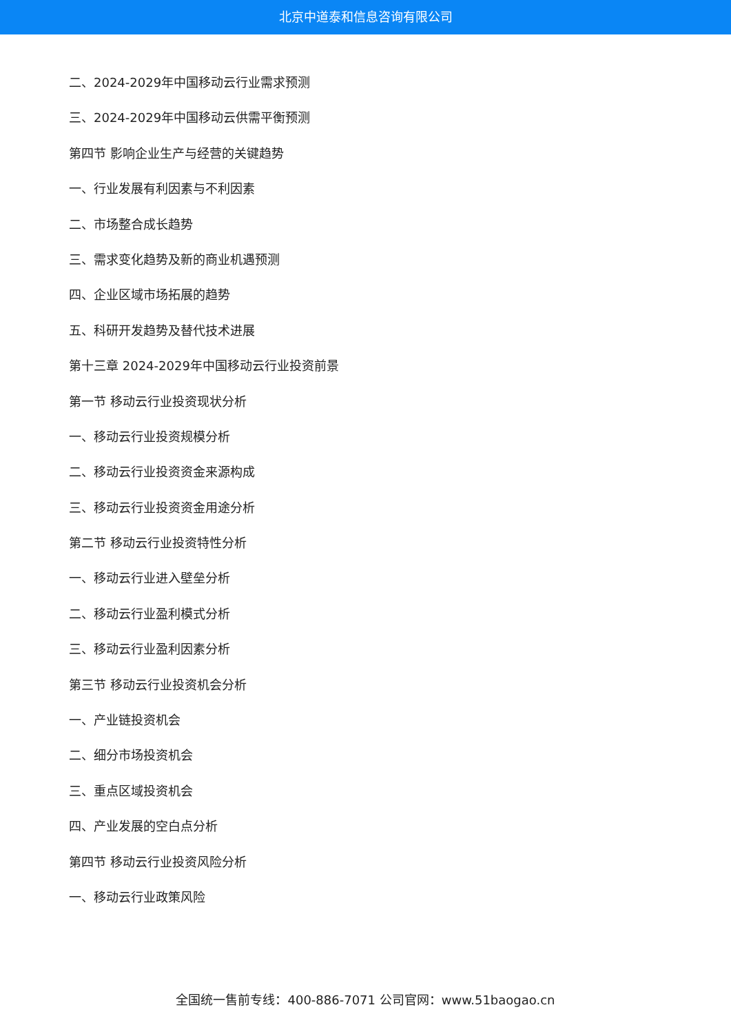北京中道泰和信息咨询有限公司
二、2024-2029年中国移动云行业需求预测
三、2024-2029年中国移动云供需平衡预测
第四节 影响企业生产与经营的关键趋势
一、行业发展有利因素与不利因素
二、市场整合成长趋势
三、需求变化趋势及新的商业机遇预测
四、企业区域市场拓展的趋势
五、科研开发趋势及替代技术进展
第十三章 2024-2029年中国移动云行业投资前景
第一节 移动云行业投资现状分析
一、移动云行业投资规模分析
二、移动云行业投资资金来源构成
三、移动云行业投资资金用途分析
第二节 移动云行业投资特性分析
一、移动云行业进入壁垒分析
二、移动云行业盈利模式分析
三、移动云行业盈利因素分析
第三节 移动云行业投资机会分析
一、产业链投资机会
二、细分市场投资机会
三、重点区域投资机会
四、产业发展的空白点分析
第四节 移动云行业投资风险分析
一、移动云行业政策风险
全国统一售前专线：400-886-7071 公司官网：www.51baogao.cn